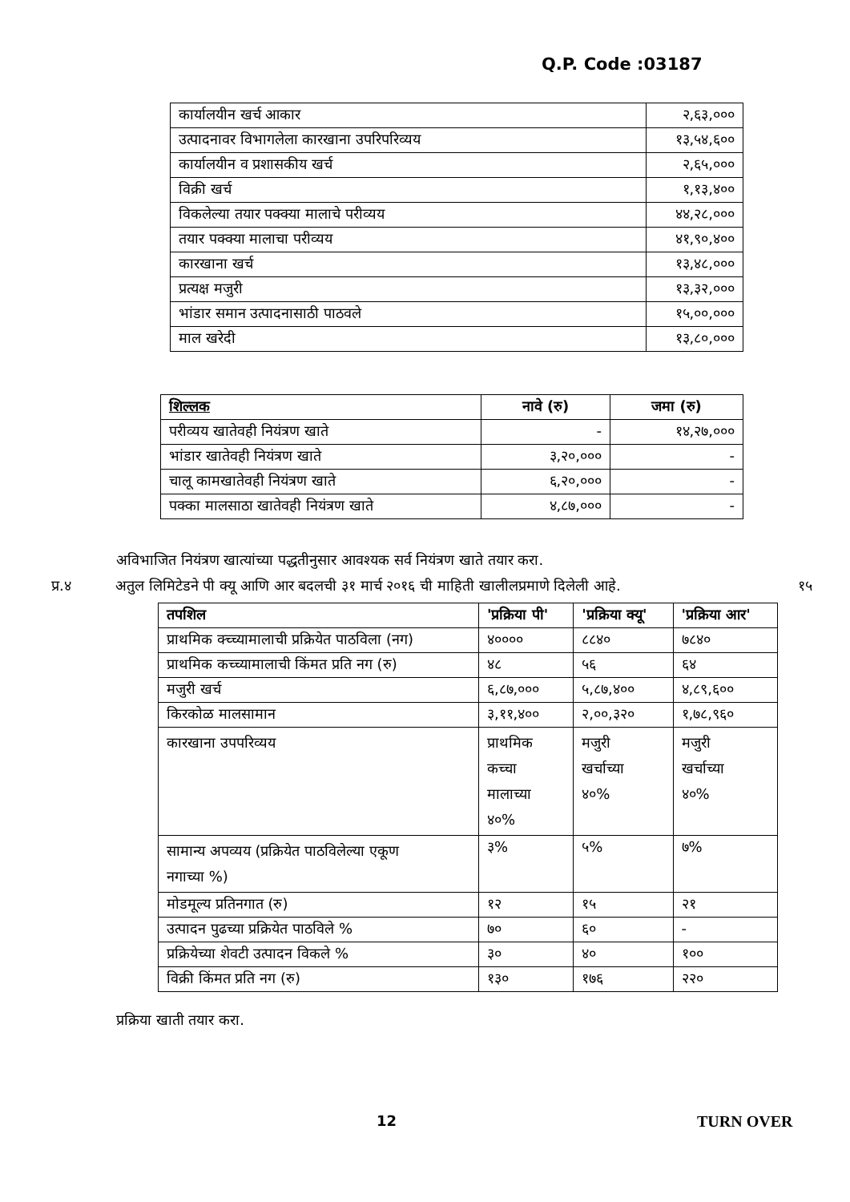Q.P. Code :03187
| कार्यालयीन खर्च आकार | २,६३,००० |
| उत्पादनावर विभागलेला कारखाना उपरिपरिव्यय | १३,५४,६०० |
| कार्यालयीन व प्रशासकीय खर्च | २,६५,००० |
| विक्री खर्च | १,१३,४०० |
| विकलेल्या तयार पक्क्या मालाचे परीव्यय | ४४,२८,००० |
| तयार पक्क्या मालाचा परीव्यय | ४१,९०,४०० |
| कारखाना खर्च | १३,४८,००० |
| प्रत्यक्ष मजुरी | १३,३२,००० |
| भांडार समान उत्पादनासाठी पाठवले | १५,००,००० |
| माल खरेदी | १३,८०,००० |
| शिल्लक | नावे (रु) | जमा (रु) |
| --- | --- | --- |
| परीव्यय खातेवही नियंत्रण खाते | - | १४,२७,००० |
| भांडार खातेवही नियंत्रण खाते | ३,२०,००० | - |
| चालू कामखातेवही नियंत्रण खाते | ६,२०,००० | - |
| पक्का मालसाठा खातेवही नियंत्रण खाते | ४,८७,००० | - |
अविभाजित नियंत्रण खात्यांच्या पद्धतीनुसार आवश्यक सर्व नियंत्रण खाते तयार करा.
प्र.४ अतुल लिमिटेडने पी क्यू आणि आर बदलची ३१ मार्च २०१६ ची माहिती खालीलप्रमाणे दिलेली आहे. १५
| तपशिल | 'प्रक्रिया पी' | 'प्रक्रिया क्यू' | 'प्रक्रिया आर' |
| --- | --- | --- | --- |
| प्राथमिक क्च्च्यामालाची प्रक्रियेत पाठविला (नग) | ४०००० | ८८४० | ७८४० |
| प्राथमिक कच्च्यामालाची किंमत प्रति नग (रु) | ४८ | ५६ | ६४ |
| मजुरी खर्च | ६,८७,००० | ५,८७,४०० | ४,८९,६०० |
| किरकोळ मालसामान | ३,११,४०० | २,००,३२० | १,७८,९६० |
| कारखाना उपपरिव्यय | प्राथमिक कच्चा मालाच्या ४०% | मजुरी खर्चाच्या ४०% | मजुरी खर्चाच्या ४०% |
| सामान्य अपव्यय (प्रक्रियेत पाठविलेल्या एकूण नगाच्या %) | ३% | ५% | ७% |
| मोडमूल्य प्रतिनगात (रु) | १२ | १५ | २१ |
| उत्पादन पुढच्या प्रक्रियेत पाठविले % | ७० | ६० | - |
| प्रक्रियेच्या शेवटी उत्पादन विकले % | ३० | ४० | १०० |
| विक्री किंमत प्रति नग (रु) | १३० | १७६ | २२० |
प्रक्रिया खाती तयार करा.
12 TURN OVER